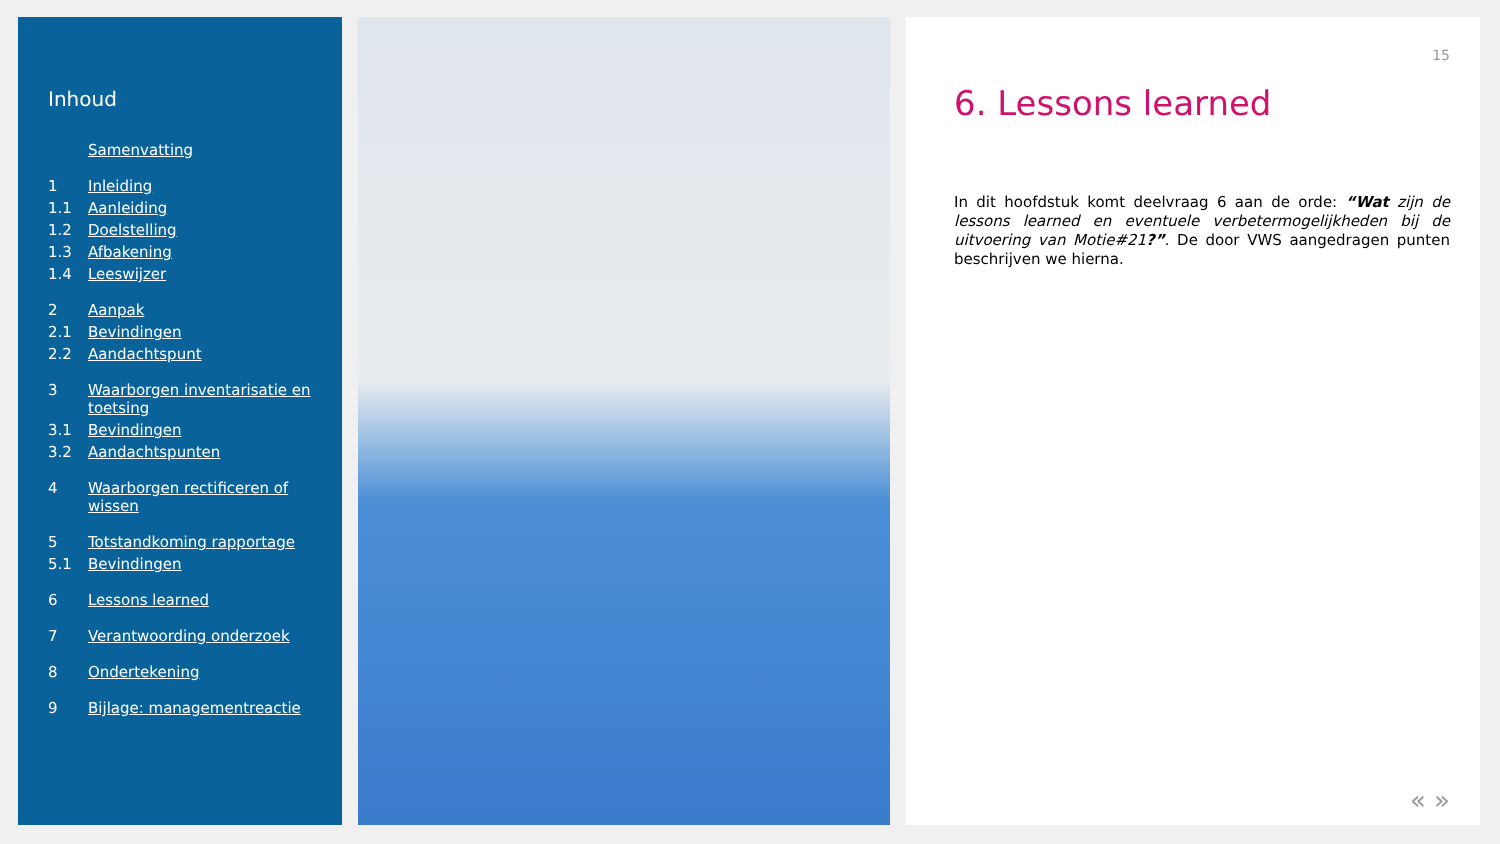Inhoud
Samenvatting
1 Inleiding
1.1 Aanleiding
1.2 Doelstelling
1.3 Afbakening
1.4 Leeswijzer
2 Aanpak
2.1 Bevindingen
2.2 Aandachtspunt
3 Waarborgen inventarisatie en toetsing
3.1 Bevindingen
3.2 Aandachtspunten
4 Waarborgen rectificeren of wissen
5 Totstandkoming rapportage
5.1 Bevindingen
6 Lessons learned
7 Verantwoording onderzoek
8 Ondertekening
9 Bijlage: managementreactie
15
6. Lessons learned
In dit hoofdstuk komt deelvraag 6 aan de orde: “Wat zijn de lessons learned en eventuele verbetermogelijkheden bij de uitvoering van Motie#21?”. De door VWS aangedragen punten beschrijven we hierna.
« »